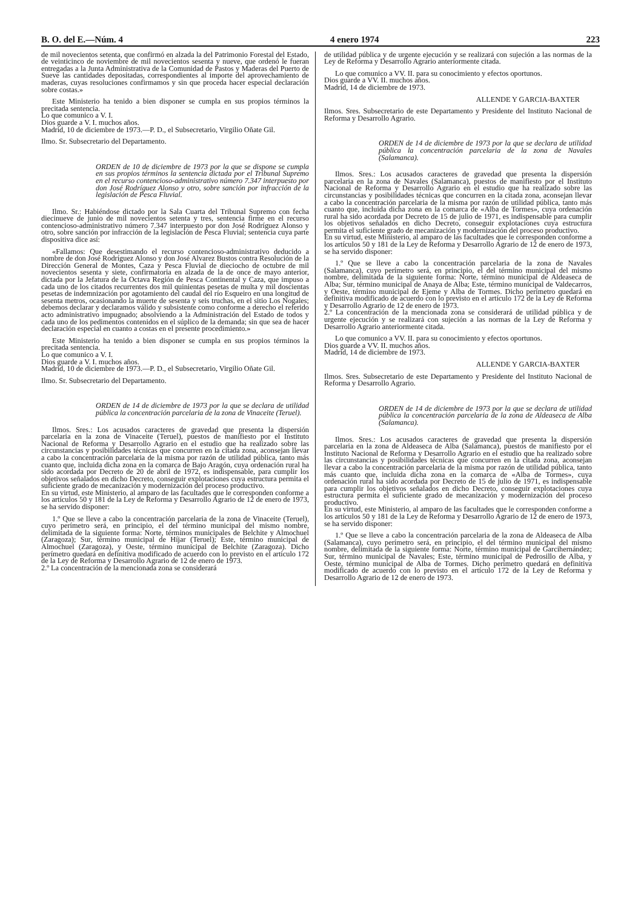B. O. del E.—Núm. 4 4 enero 1974 223
de mil novecientos setenta, que confirmó en alzada la del Patrimonio Forestal del Estado, de veinticinco de noviembre de mil novecientos sesenta y nueve, que ordenó le fueran entregadas a la Junta Administrativa de la Comunidad de Pastos y Maderas del Puerto de Sueve las cantidades depositadas, correspondientes al importe del aprovechamiento de maderas, cuyas resoluciones confirmamos y sin que proceda hacer especial declaración sobre costas.»
Este Ministerio ha tenido a bien disponer se cumpla en sus propios términos la precitada sentencia.
Lo que comunico a V. I.
Dios guarde a V. I. muchos años.
Madrid, 10 de diciembre de 1973.—P. D., el Subsecretario, Virgilio Oñate Gil.
Ilmo. Sr. Subsecretario del Departamento.
ORDEN de 10 de diciembre de 1973 por la que se dispone se cumpla en sus propios términos la sentencia dictada por el Tribunal Supremo en el recurso contencioso-administrativo número 7.347 interpuesto por don José Rodríguez Alonso y otro, sobre sanción por infracción de la legislación de Pesca Fluvial.
Ilmo. Sr.: Habiéndose dictado por la Sala Cuarta del Tribunal Supremo con fecha diecinueve de junio de mil novecientos setenta y tres, sentencia firme en el recurso contencioso-administrativo número 7.347 interpuesto por don José Rodríguez Alonso y otro, sobre sanción por infracción de la legislación de Pesca Fluvial; sentencia cuya parte dispositiva dice así:
«Fallamos: Que desestimando el recurso contencioso-administrativo deducido a nombre de don José Rodríguez Alonso y don José Alvarez Bustos contra Resolución de la Dirección General de Montes, Caza y Pesca Fluvial de dieciocho de octubre de mil novecientos sesenta y siete, confirmatoria en alzada de la de once de mayo anterior, dictada por la Jefatura de la Octava Región de Pesca Continental y Caza, que impuso a cada uno de los citados recurrentes dos mil quinientas pesetas de multa y mil doscientas pesetas de indemnización por agotamiento del caudal del río Esqueiro en una longitud de sesenta metros, ocasionando la muerte de sesenta y seis truchas, en el sitio Los Nogales; debemos declarar y declaramos válido y subsistente como conforme a derecho el referido acto administrativo impugnado; absolviendo a la Administración del Estado de todos y cada uno de los pedimentos contenidos en el súplico de la demanda; sin que sea de hacer declaración especial en cuanto a costas en el presente procedimiento.»
Este Ministerio ha tenido a bien disponer se cumpla en sus propios términos la precitada sentencia.
Lo que comunico a V. I.
Dios guarde a V. I. muchos años.
Madrid, 10 de diciembre de 1973.—P. D., el Subsecretario, Virgilio Oñate Gil.
Ilmo. Sr. Subsecretario del Departamento.
ORDEN de 14 de diciembre de 1973 por la que se declara de utilidad pública la concentración parcelaria de la zona de Vinaceite (Teruel).
Ilmos. Sres.: Los acusados caracteres de gravedad que presenta la dispersión parcelaria en la zona de Vinaceite (Teruel), puestos de manifiesto por el Instituto Nacional de Reforma y Desarrollo Agrario en el estudio que ha realizado sobre las circunstancias y posibilidades técnicas que concurren en la citada zona, aconsejan llevar a cabo la concentración parcelaria de la misma por razón de utilidad pública, tanto más cuanto que, incluida dicha zona en la comarca de Bajo Aragón, cuya ordenación rural ha sido acordada por Decreto de 20 de abril de 1972, es indispensable, para cumplir los objetivos señalados en dicho Decreto, conseguir explotaciones cuya estructura permita el suficiente grado de mecanización y modernización del proceso productivo.
En su virtud, este Ministerio, al amparo de las facultades que le corresponden conforme a los artículos 50 y 181 de la Ley de Reforma y Desarrollo Agrario de 12 de enero de 1973, se ha servido disponer:
1.º Que se lleve a cabo la concentración parcelaria de la zona de Vinaceite (Teruel), cuyo perímetro será, en principio, el del término municipal del mismo nombre, delimitada de la siguiente forma: Norte, términos municipales de Belchite y Almochuel (Zaragoza); Sur, término municipal de Híjar (Teruel); Este, término municipal de Almochuel (Zaragoza), y Oeste, término municipal de Belchite (Zaragoza). Dicho perímetro quedará en definitiva modificado de acuerdo con lo previsto en el artículo 172 de la Ley de Reforma y Desarrollo Agrario de 12 de enero de 1973.
2.º La concentración de la mencionada zona se considerará
de utilidad pública y de urgente ejecución y se realizará con sujeción a las normas de la Ley de Reforma y Desarrollo Agrario anteriormente citada.
Lo que comunico a VV. II. para su conocimiento y efectos oportunos.
Dios guarde a VV. II. muchos años.
Madrid, 14 de diciembre de 1973.
ALLENDE Y GARCIA-BAXTER
Ilmos. Sres. Subsecretario de este Departamento y Presidente del Instituto Nacional de Reforma y Desarrollo Agrario.
ORDEN de 14 de diciembre de 1973 por la que se declara de utilidad pública la concentración parcelaria de la zona de Navales (Salamanca).
Ilmos. Sres.: Los acusados caracteres de gravedad que presenta la dispersión parcelaria en la zona de Navales (Salamanca), puestos de manifiesto por el Instituto Nacional de Reforma y Desarrollo Agrario en el estudio que ha realizado sobre las circunstancias y posibilidades técnicas que concurren en la citada zona, aconsejan llevar a cabo la concentración parcelaria de la misma por razón de utilidad pública, tanto más cuanto que, incluida dicha zona en la comarca de «Alba de Tormes», cuya ordenación rural ha sido acordada por Decreto de 15 de julio de 1971, es indispensable para cumplir los objetivos señalados en dicho Decreto, conseguir explotaciones cuya estructura permita el suficiente grado de mecanización y modernización del proceso productivo.
En su virtud, este Ministerio, al amparo de las facultades que le corresponden conforme a los artículos 50 y 181 de la Ley de Reforma y Desarrollo Agrario de 12 de enero de 1973, se ha servido disponer:
1.º Que se lleve a cabo la concentración parcelaria de la zona de Navales (Salamanca), cuyo perímetro será, en principio, el del término municipal del mismo nombre, delimitada de la siguiente forma: Norte, término municipal de Aldeaseca de Alba; Sur, término municipal de Anaya de Alba; Este, término municipal de Valdecarros, y Oeste, término municipal de Ejeme y Alba de Tormes. Dicho perímetro quedará en definitiva modificado de acuerdo con lo previsto en el artículo 172 de la Ley de Reforma y Desarrollo Agrario de 12 de enero de 1973.
2.º La concentración de la mencionada zona se considerará de utilidad pública y de urgente ejecución y se realizará con sujeción a las normas de la Ley de Reforma y Desarrollo Agrario anteriormente citada.
Lo que comunico a VV. II. para su conocimiento y efectos oportunos.
Dios guarde a VV. II. muchos años.
Madrid, 14 de diciembre de 1973.
ALLENDE Y GARCIA-BAXTER
Ilmos. Sres. Subsecretario de este Departamento y Presidente del Instituto Nacional de Reforma y Desarrollo Agrario.
ORDEN de 14 de diciembre de 1973 por la que se declara de utilidad pública la concentración parcelaria de la zona de Aldeaseca de Alba (Salamanca).
Ilmos. Sres.: Los acusados caracteres de gravedad que presenta la dispersión parcelaria en la zona de Aldeaseca de Alba (Salamanca), puestos de manifiesto por el Instituto Nacional de Reforma y Desarrollo Agrario en el estudio que ha realizado sobre las circunstancias y posibilidades técnicas que concurren en la citada zona, aconsejan llevar a cabo la concentración parcelaria de la misma por razón de utilidad pública, tanto más cuanto que, incluida dicha zona en la comarca de «Alba de Tormes», cuya ordenación rural ha sido acordada por Decreto de 15 de julio de 1971, es indispensable para cumplir los objetivos señalados en dicho Decreto, conseguir explotaciones cuya estructura permita el suficiente grado de mecanización y modernización del proceso productivo.
En su virtud, este Ministerio, al amparo de las facultades que le corresponden conforme a los artículos 50 y 181 de la Ley de Reforma y Desarrollo Agrario de 12 de enero de 1973, se ha servido disponer:
1.º Que se lleve a cabo la concentración parcelaria de la zona de Aldeaseca de Alba (Salamanca), cuyo perímetro será, en principio, el del término municipal del mismo nombre, delimitada de la siguiente forma: Norte, término municipal de Garcihernández; Sur, término municipal de Navales; Este, término municipal de Pedrosillo de Alba, y Oeste, término municipal de Alba de Tormes. Dicho perímetro quedará en definitiva modificado de acuerdo con lo previsto en el artículo 172 de la Ley de Reforma y Desarrollo Agrario de 12 de enero de 1973.